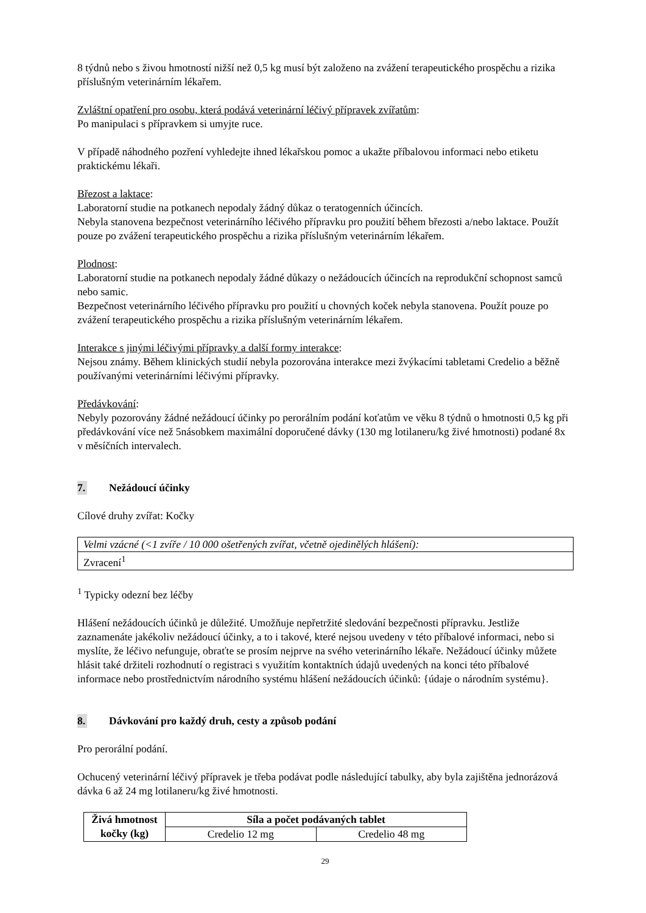8 týdnů nebo s živou hmotností nižší než 0,5 kg musí být založeno na zvážení terapeutického prospěchu a rizika příslušným veterinárním lékařem.
Zvláštní opatření pro osobu, která podává veterinární léčivý přípravek zvířatům:
Po manipulaci s přípravkem si umyjte ruce.
V případě náhodného pozření vyhledejte ihned lékařskou pomoc a ukažte příbalovou informaci nebo etiketu praktickému lékaři.
Březost a laktace:
Laboratorní studie na potkanech nepodaly žádný důkaz o teratogenních účincích.
Nebyla stanovena bezpečnost veterinárního léčivého přípravku pro použití během březosti a/nebo laktace. Použít pouze po zvážení terapeutického prospěchu a rizika příslušným veterinárním lékařem.
Plodnost:
Laboratorní studie na potkanech nepodaly žádné důkazy o nežádoucích účincích na reprodukční schopnost samců nebo samic.
Bezpečnost veterinárního léčivého přípravku pro použití u chovných koček nebyla stanovena. Použít pouze po zvážení terapeutického prospěchu a rizika příslušným veterinárním lékařem.
Interakce s jinými léčivými přípravky a další formy interakce:
Nejsou známy. Během klinických studií nebyla pozorována interakce mezi žvýkacími tabletami Credelio a běžně používanými veterinárními léčivými přípravky.
Předávkování:
Nebyly pozorovány žádné nežádoucí účinky po perorálním podání koťatům ve věku 8 týdnů o hmotnosti 0,5 kg při předávkování více než 5násobkem maximální doporučené dávky (130 mg lotilaneru/kg živé hmotnosti) podané 8x v měsíčních intervalech.
7. Nežádoucí účinky
Cílové druhy zvířat: Kočky
| Velmi vzácné (<1 zvíře / 10 000 ošetřených zvířat, včetně ojedinělých hlášení): |
| Zvracení<sup>1</sup> |
<sup>1</sup> Typicky odezní bez léčby
Hlášení nežádoucích účinků je důležité. Umožňuje nepřetržité sledování bezpečnosti přípravku. Jestliže zaznamenáte jakékoliv nežádoucí účinky, a to i takové, které nejsou uvedeny v této příbalové informaci, nebo si myslíte, že léčivo nefunguje, obraťte se prosím nejprve na svého veterinárního lékaře. Nežádoucí účinky můžete hlásit také držiteli rozhodnutí o registraci s využitím kontaktních údajů uvedených na konci této příbalové informace nebo prostřednictvím národního systému hlášení nežádoucích účinků: {údaje o národním systému}.
8. Dávkování pro každý druh, cesty a způsob podání
Pro perorální podání.
Ochucený veterinární léčivý přípravek je třeba podávat podle následující tabulky, aby byla zajištěna jednorázová dávka 6 až 24 mg lotilaneru/kg živé hmotnosti.
| Živá hmotnost kočky (kg) | Síla a počet podávaných tablet | |
| --- | --- | --- |
| | Credelio 12 mg | Credelio 48 mg |
29